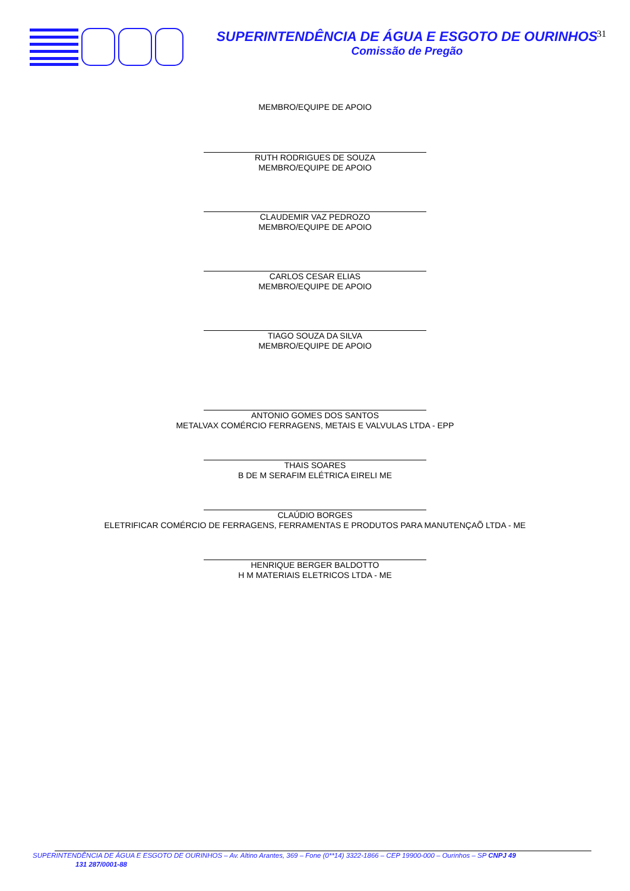SUPERINTENDÊNCIA DE ÁGUA E ESGOTO DE OURINHOS
Comissão de Pregão
31
MEMBRO/EQUIPE DE APOIO
RUTH RODRIGUES DE SOUZA
MEMBRO/EQUIPE DE APOIO
CLAUDEMIR VAZ PEDROZO
MEMBRO/EQUIPE DE APOIO
CARLOS CESAR ELIAS
MEMBRO/EQUIPE DE APOIO
TIAGO SOUZA DA SILVA
MEMBRO/EQUIPE DE APOIO
ANTONIO GOMES DOS SANTOS
METALVAX COMÉRCIO FERRAGENS, METAIS E VALVULAS LTDA - EPP
THAIS SOARES
B DE M SERAFIM ELÉTRICA EIRELI ME
CLAÚDIO BORGES
ELETRIFICAR COMÉRCIO DE FERRAGENS, FERRAMENTAS E PRODUTOS PARA MANUTENÇAÕ LTDA - ME
HENRIQUE BERGER BALDOTTO
H M MATERIAIS ELETRICOS LTDA - ME
SUPERINTENDÊNCIA DE ÁGUA E ESGOTO DE OURINHOS – Av. Altino Arantes, 369 – Fone (0**14) 3322-1866 – CEP 19900-000 – Ourinhos – SP CNPJ 49
131 287/0001-88